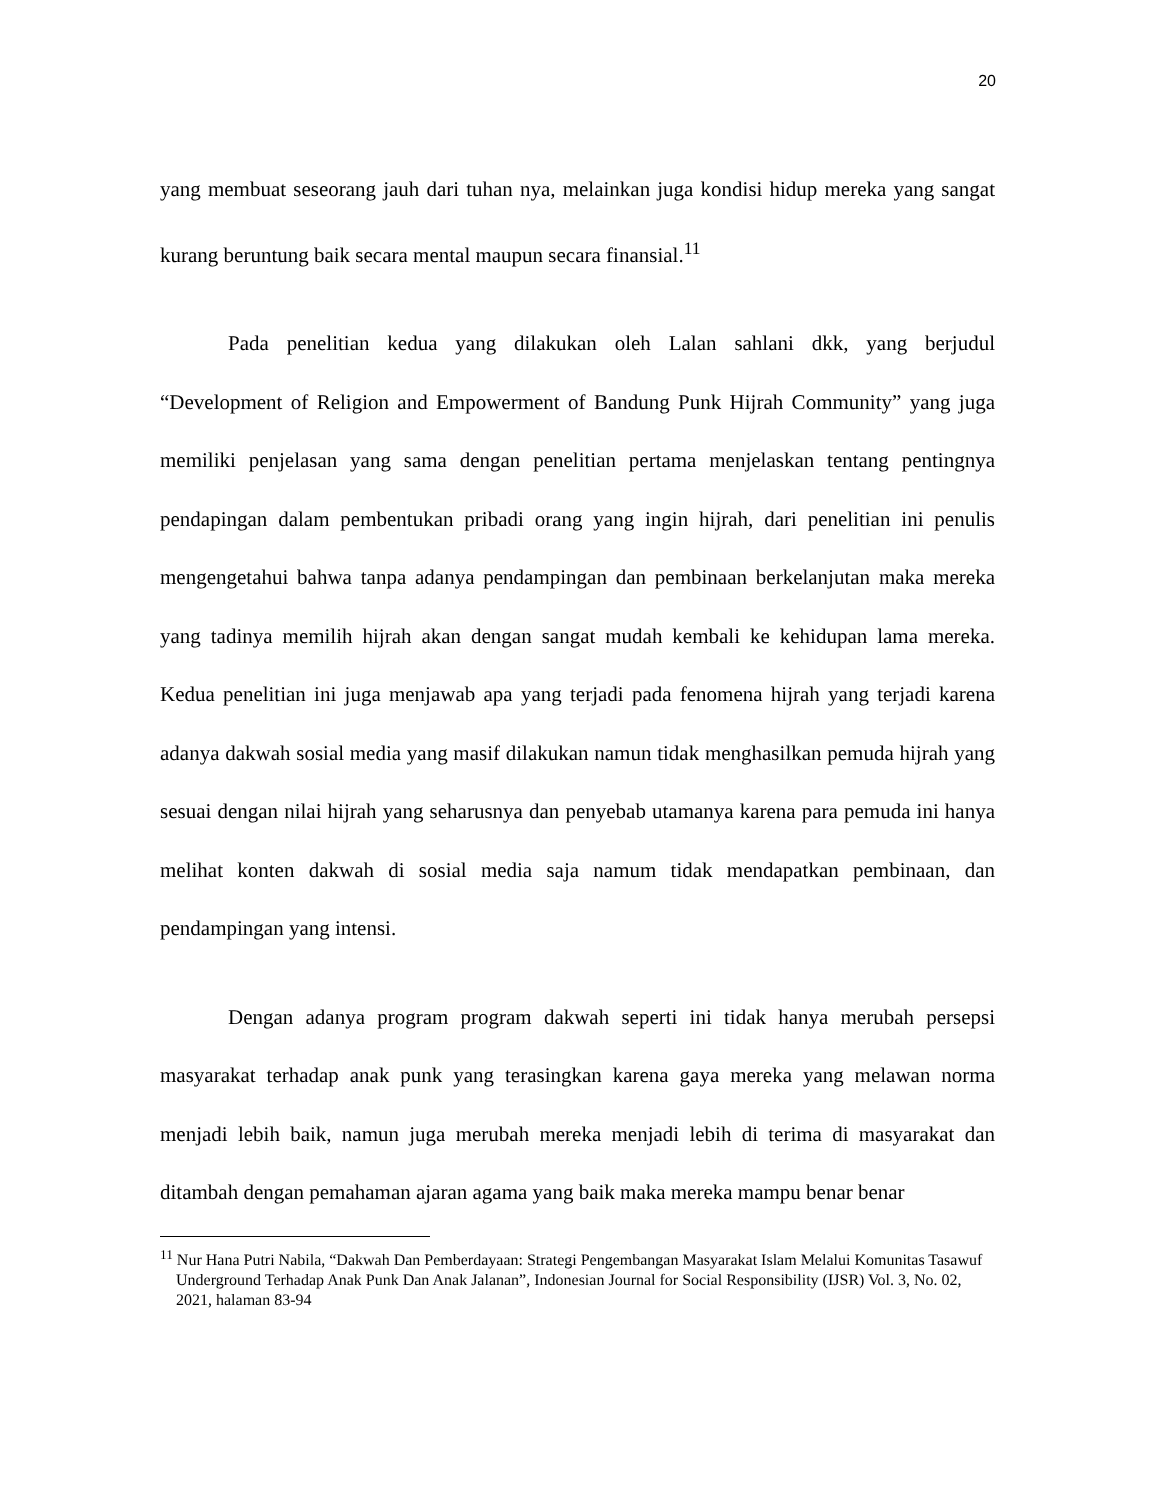20
yang membuat seseorang jauh dari tuhan nya, melainkan juga kondisi hidup mereka yang sangat kurang beruntung baik secara mental maupun secara finansial.<sup>11</sup>
Pada penelitian kedua yang dilakukan oleh Lalan sahlani dkk, yang berjudul “Development of Religion and Empowerment of Bandung Punk Hijrah Community” yang juga memiliki penjelasan yang sama dengan penelitian pertama menjelaskan tentang pentingnya pendapingan dalam pembentukan pribadi orang yang ingin hijrah, dari penelitian ini penulis mengengetahui bahwa tanpa adanya pendampingan dan pembinaan berkelanjutan maka mereka yang tadinya memilih hijrah akan dengan sangat mudah kembali ke kehidupan lama mereka. Kedua penelitian ini juga menjawab apa yang terjadi pada fenomena hijrah yang terjadi karena adanya dakwah sosial media yang masif dilakukan namun tidak menghasilkan pemuda hijrah yang sesuai dengan nilai hijrah yang seharusnya dan penyebab utamanya karena para pemuda ini hanya melihat konten dakwah di sosial media saja namum tidak mendapatkan pembinaan, dan pendampingan yang intensi.
Dengan adanya program program dakwah seperti ini tidak hanya merubah persepsi masyarakat terhadap anak punk yang terasingkan karena gaya mereka yang melawan norma menjadi lebih baik, namun juga merubah mereka menjadi lebih di terima di masyarakat dan ditambah dengan pemahaman ajaran agama yang baik maka mereka mampu benar benar
<sup>11</sup> Nur Hana Putri Nabila, “Dakwah Dan Pemberdayaan: Strategi Pengembangan Masyarakat Islam Melalui Komunitas Tasawuf Underground Terhadap Anak Punk Dan Anak Jalanan”, Indonesian Journal for Social Responsibility (IJSR) Vol. 3, No. 02, 2021, halaman 83-94